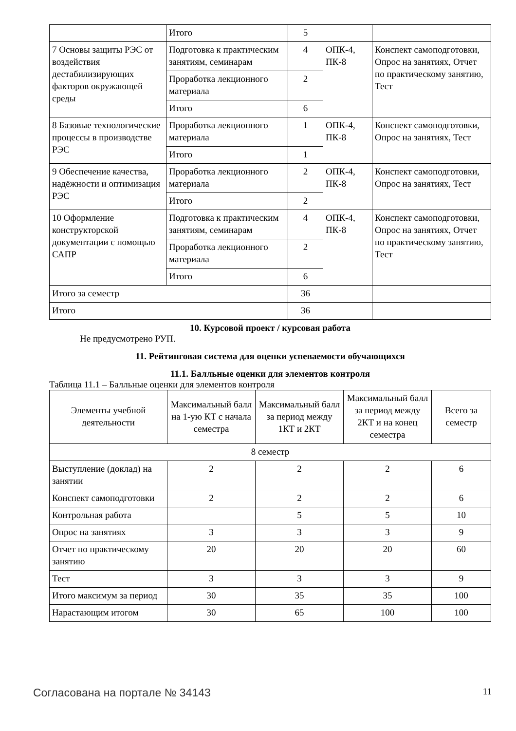| | Итого | 5 | | |
| 7 Основы защиты РЭС от воздействия дестабилизирующих факторов окружающей среды | Подготовка к практическим занятиям, семинарам | 4 | ОПК-4, ПК-8 | Конспект самоподготовки, Опрос на занятиях, Отчет по практическому занятию, Тест |
| | Проработка лекционного материала | 2 | | |
| | Итого | 6 | | |
| 8 Базовые технологические процессы в производстве РЭС | Проработка лекционного материала | 1 | ОПК-4, ПК-8 | Конспект самоподготовки, Опрос на занятиях, Тест |
| | Итого | 1 | | |
| 9 Обеспечение качества, надёжности и оптимизация РЭС | Проработка лекционного материала | 2 | ОПК-4, ПК-8 | Конспект самоподготовки, Опрос на занятиях, Тест |
| | Итого | 2 | | |
| 10 Оформление конструкторской документации с помощью САПР | Подготовка к практическим занятиям, семинарам | 4 | ОПК-4, ПК-8 | Конспект самоподготовки, Опрос на занятиях, Отчет по практическому занятию, Тест |
| | Проработка лекционного материала | 2 | | |
| | Итого | 6 | | |
| Итого за семестр | | 36 | | |
| Итого | | 36 | | |
10. Курсовой проект / курсовая работа
Не предусмотрено РУП.
11. Рейтинговая система для оценки успеваемости обучающихся
11.1. Балльные оценки для элементов контроля
Таблица 11.1 – Балльные оценки для элементов контроля
| Элементы учебной деятельности | Максимальный балл на 1-ую КТ с начала семестра | Максимальный балл за период между 1КТ и 2КТ | Максимальный балл за период между 2КТ и на конец семестра | Всего за семестр |
| --- | --- | --- | --- | --- |
| 8 семестр | | | | |
| Выступление (доклад) на занятии | 2 | 2 | 2 | 6 |
| Конспект самоподготовки | 2 | 2 | 2 | 6 |
| Контрольная работа | | 5 | 5 | 10 |
| Опрос на занятиях | 3 | 3 | 3 | 9 |
| Отчет по практическому занятию | 20 | 20 | 20 | 60 |
| Тест | 3 | 3 | 3 | 9 |
| Итого максимум за период | 30 | 35 | 35 | 100 |
| Нарастающим итогом | 30 | 65 | 100 | 100 |
Согласована на портале № 34143 11